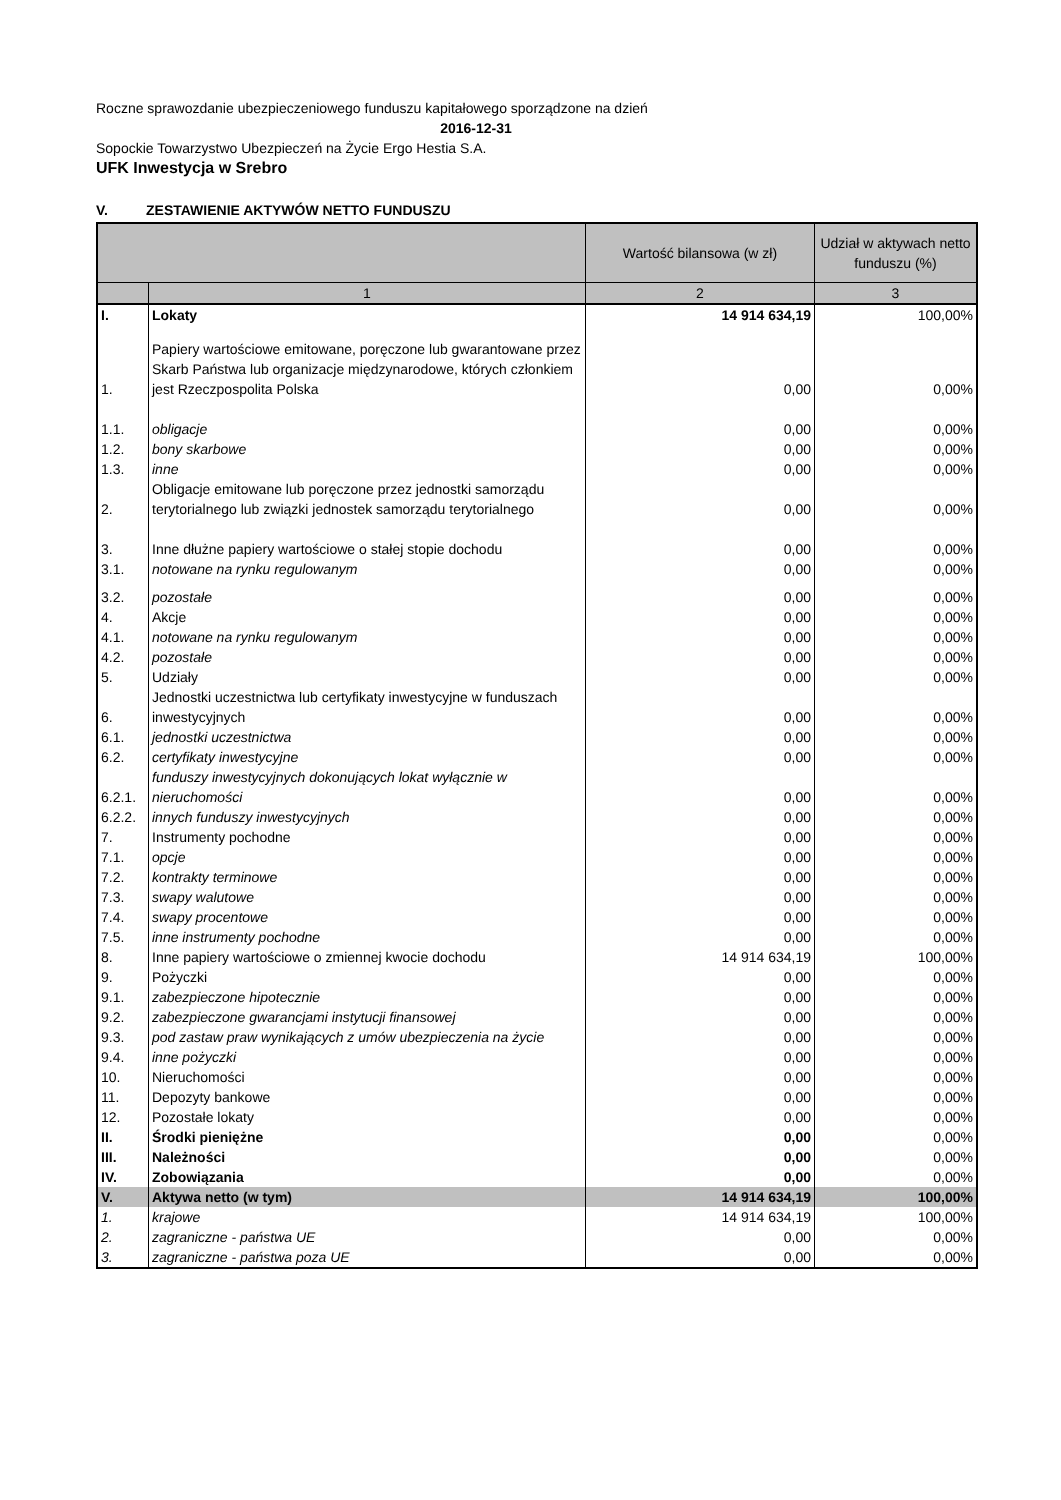Roczne sprawozdanie ubezpieczeniowego funduszu kapitałowego sporządzone na dzień
2016-12-31
Sopockie Towarzystwo Ubezpieczeń na Życie Ergo Hestia S.A.
UFK Inwestycja w Srebro
V. ZESTAWIENIE AKTYWÓW NETTO FUNDUSZU
| | | Wartość bilansowa (w zł) | Udział w aktywach netto funduszu (%) |
| | 1 | 2 | 3 |
| I. | Lokaty | 14 914 634,19 | 100,00% |
| 1. | Papiery wartościowe emitowane, poręczone lub gwarantowane przez Skarb Państwa lub organizacje międzynarodowe, których członkiem jest Rzeczpospolita Polska | 0,00 | 0,00% |
| 1.1. | obligacje | 0,00 | 0,00% |
| 1.2. | bony skarbowe | 0,00 | 0,00% |
| 1.3. | inne | 0,00 | 0,00% |
| 2. | Obligacje emitowane lub poręczone przez jednostki samorządu terytorialnego lub związki jednostek samorządu terytorialnego | 0,00 | 0,00% |
| 3. | Inne dłużne papiery wartościowe o stałej stopie dochodu | 0,00 | 0,00% |
| 3.1. | notowane na rynku regulowanym | 0,00 | 0,00% |
| 3.2. | pozostałe | 0,00 | 0,00% |
| 4. | Akcje | 0,00 | 0,00% |
| 4.1. | notowane na rynku regulowanym | 0,00 | 0,00% |
| 4.2. | pozostałe | 0,00 | 0,00% |
| 5. | Udziały | 0,00 | 0,00% |
| 6. | Jednostki uczestnictwa lub certyfikaty inwestycyjne w funduszach inwestycyjnych | 0,00 | 0,00% |
| 6.1. | jednostki uczestnictwa | 0,00 | 0,00% |
| 6.2. | certyfikaty inwestycyjne | 0,00 | 0,00% |
| 6.2.1. | funduszy inwestycyjnych dokonujących lokat wyłącznie w nieruchomości | 0,00 | 0,00% |
| 6.2.2. | innych funduszy inwestycyjnych | 0,00 | 0,00% |
| 7. | Instrumenty pochodne | 0,00 | 0,00% |
| 7.1. | opcje | 0,00 | 0,00% |
| 7.2. | kontrakty terminowe | 0,00 | 0,00% |
| 7.3. | swapy walutowe | 0,00 | 0,00% |
| 7.4. | swapy procentowe | 0,00 | 0,00% |
| 7.5. | inne instrumenty pochodne | 0,00 | 0,00% |
| 8. | Inne papiery wartościowe o zmiennej kwocie dochodu | 14 914 634,19 | 100,00% |
| 9. | Pożyczki | 0,00 | 0,00% |
| 9.1. | zabezpieczone hipotecznie | 0,00 | 0,00% |
| 9.2. | zabezpieczone gwarancjami instytucji finansowej | 0,00 | 0,00% |
| 9.3. | pod zastaw praw wynikających z umów ubezpieczenia na życie | 0,00 | 0,00% |
| 9.4. | inne pożyczki | 0,00 | 0,00% |
| 10. | Nieruchomości | 0,00 | 0,00% |
| 11. | Depozyty bankowe | 0,00 | 0,00% |
| 12. | Pozostałe lokaty | 0,00 | 0,00% |
| II. | Środki pieniężne | 0,00 | 0,00% |
| III. | Należności | 0,00 | 0,00% |
| IV. | Zobowiązania | 0,00 | 0,00% |
| V. | Aktywa netto (w tym) | 14 914 634,19 | 100,00% |
| 1. | krajowe | 14 914 634,19 | 100,00% |
| 2. | zagraniczne - państwa UE | 0,00 | 0,00% |
| 3. | zagraniczne - państwa poza UE | 0,00 | 0,00% |